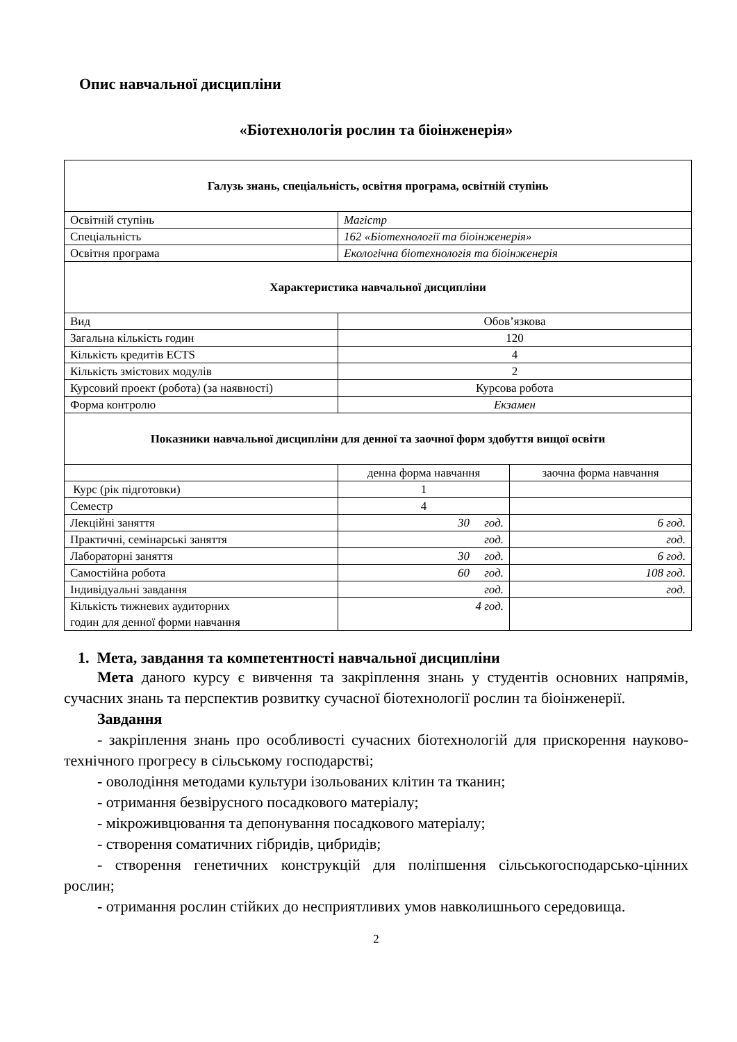Опис навчальної дисципліни
«Біотехнологія рослин та біоінженерія»
| Галузь знань, спеціальність, освітня програма, освітній ступінь | | |
| --- | --- | --- |
| Освітній ступінь | Магістр | |
| Спеціальність | 162 «Біотехнології та біоінженерія» | |
| Освітня програма | Екологічна біотехнологія та біоінженерія | |
| Характеристика навчальної дисципліни | | |
| Вид | Обов’язкова | |
| Загальна кількість годин | 120 | |
| Кількість кредитів ECTS | 4 | |
| Кількість змістових модулів | 2 | |
| Курсовий проект (робота) (за наявності) | Курсова робота | |
| Форма контролю | Екзамен | |
| Показники навчальної дисципліни для денної та заочної форм здобуття вищої освіти | | |
| | денна форма навчання | заочна форма навчання |
| Курс (рік підготовки) | 1 | |
| Семестр | 4 | |
| Лекційні заняття | 30 год. | 6 год. |
| Практичні, семінарські заняття | год. | год. |
| Лабораторні заняття | 30 год. | 6 год. |
| Самостійна робота | 60 год. | 108 год. |
| Індивідуальні завдання | год. | год. |
| Кількість тижневих аудиторних годин для денної форми навчання | 4 год. | |
1. Мета, завдання та компетентності навчальної дисципліни
Мета даного курсу є вивчення та закріплення знань у студентів основних напрямів, сучасних знань та перспектив розвитку сучасної біотехнології рослин та біоінженерії.
Завдання
- закріплення знань про особливості сучасних біотехнологій для прискорення науково-технічного прогресу в сільському господарстві;
- оволодіння методами культури ізольованих клітин та тканин;
- отримання безвірусного посадкового матеріалу;
- мікроживцювання та депонування посадкового матеріалу;
- створення соматичних гібридів, цибридів;
- створення генетичних конструкцій для поліпшення сільськогосподарсько-цінних рослин;
- отримання рослин стійких до несприятливих умов навколишнього середовища.
2